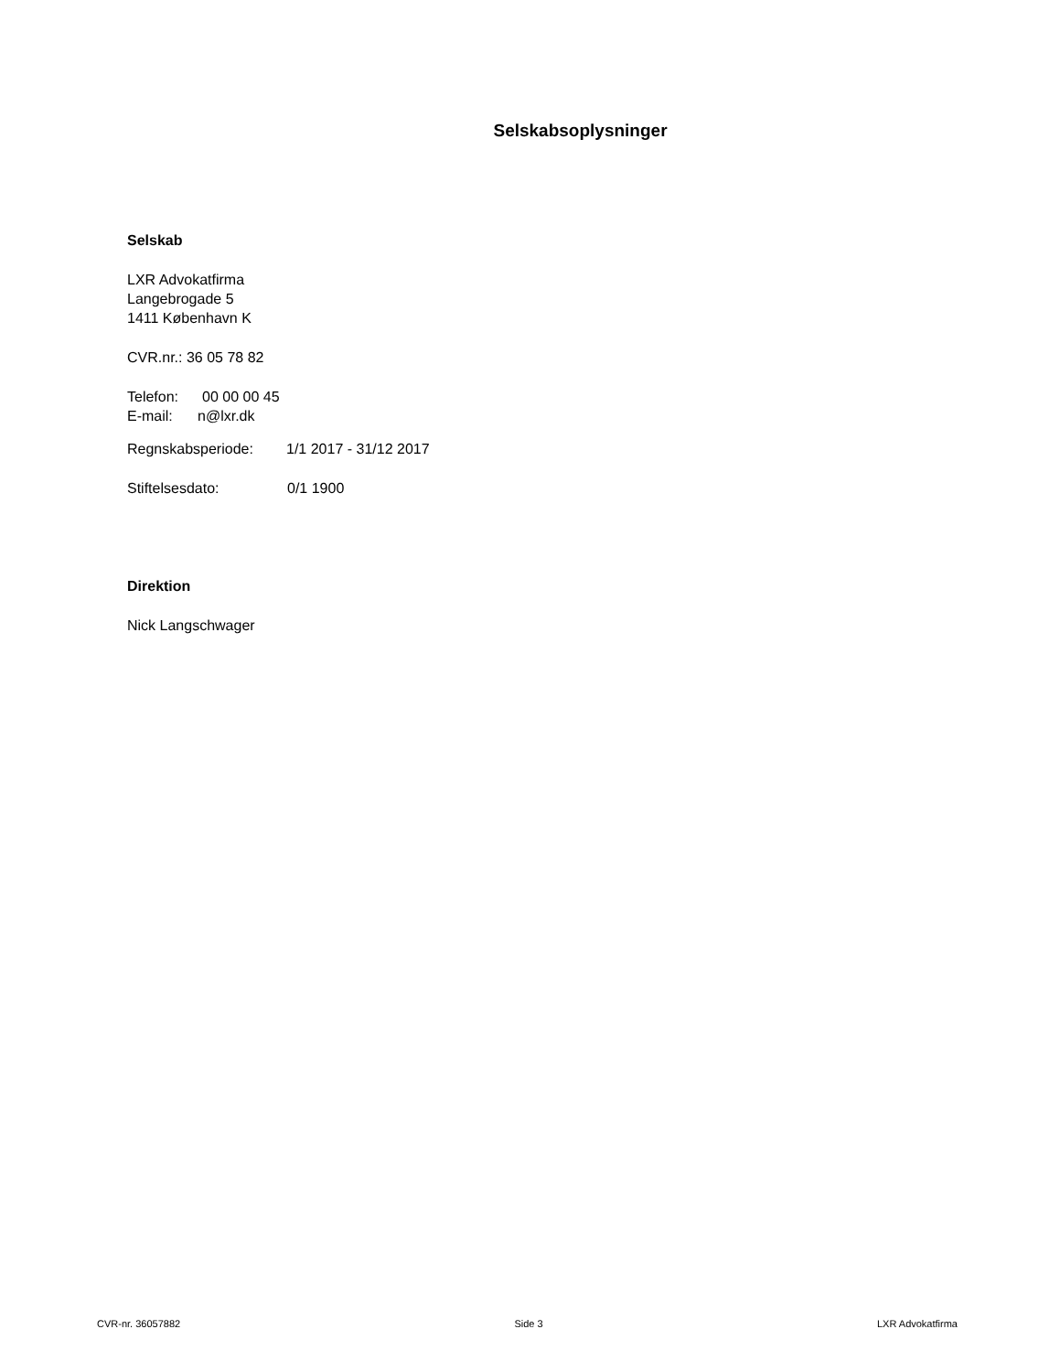Selskabsoplysninger
Selskab
LXR Advokatfirma
Langebrogade 5
1411 København K
CVR.nr.: 36 05 78 82
Telefon: 00 00 00 45
E-mail: n@lxr.dk
Regnskabsperiode: 1/1 2017 - 31/12 2017
Stiftelsesdato: 0/1 1900
Direktion
Nick Langschwager
CVR-nr. 36057882 Side 3 LXR Advokatfirma